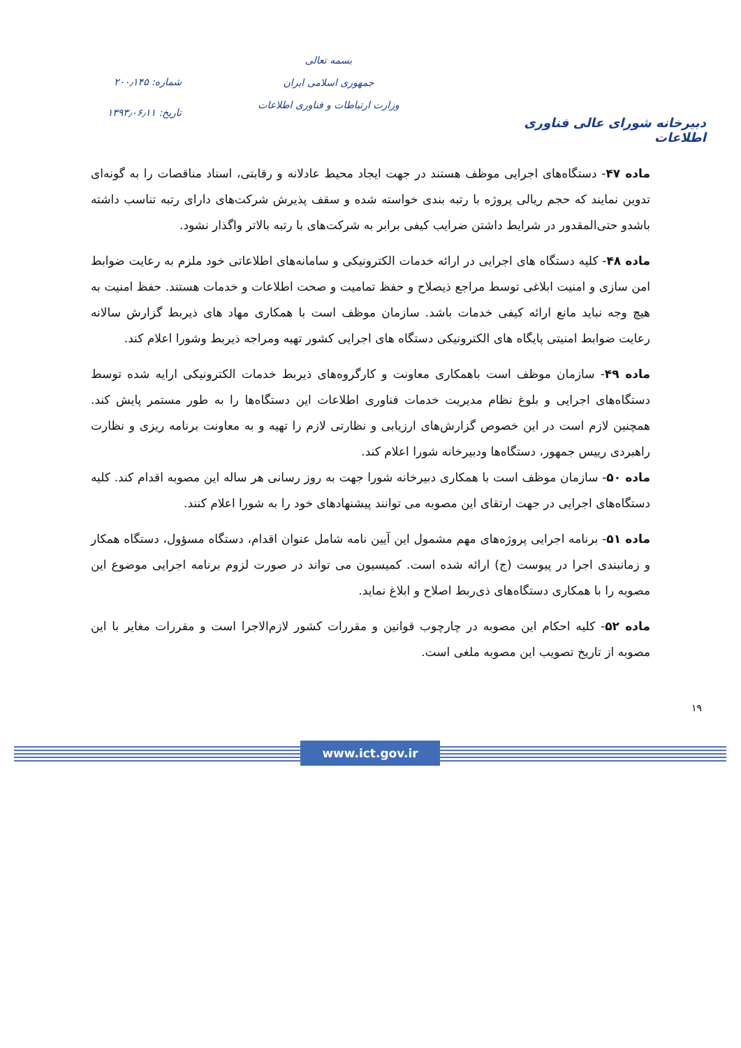دبیرخانه شورای عالی فناوری اطلاعات
بسمه تعالی
جمهوری اسلامی ایران
وزارت ارتباطات و فناوری اطلاعات
شماره: ۲۰۰٫۱۴۵
تاریخ: ۱۳۹۳٫۰۶٫۱۱
ماده ۴۷- دستگاه‌های اجرایی موظف هستند در جهت ایجاد محیط عادلانه و رقابتی، اسناد مناقصات را به گونه‌ای تدوین نمایند که حجم ریالی پروژه با رتبه بندی خواسته شده و سقف پذیرش شرکت‌های دارای رتبه تناسب داشته باشدو حتی‌المقدور در شرایط داشتن ضرایب کیفی برابر به شرکت‌های با رتبه بالاتر واگذار نشود.
ماده ۴۸- کلیه دستگاه های اجرایی در ارائه خدمات الکترونیکی و سامانه‌های اطلاعاتی خود ملزم به رعایت ضوابط امن سازی و امنیت ابلاغی توسط مراجع ذیصلاح و حفظ تمامیت و صحت اطلاعات و خدمات هستند. حفظ امنیت به هیچ وجه نباید مانع ارائه کیفی خدمات باشد. سازمان موظف است با همکاری مهاد های ذیربط گزارش سالانه رعایت ضوابط امنیتی پایگاه های الکترونیکی دستگاه های اجرایی کشور تهیه ومراجه ذیربط وشورا اعلام کند.
ماده ۴۹- سازمان موظف است باهمکاری معاونت و کارگروه‌های ذیربط خدمات الکترونیکی ارایه شده توسط دستگاه‌های اجرایی و بلوغ نظام مدیریت خدمات فناوری اطلاعات این دستگاه‌ها را به طور مستمر پایش کند. همچنین لازم است در این خصوص گزارش‌های ارزیابی و نظارتی لازم را تهیه و به معاونت برنامه ریزی و نظارت راهبردی رییس جمهور، دستگاه‌ها ودبیرخانه شورا اعلام کند.
ماده ۵۰- سازمان موظف است با همکاری دبیرخانه شورا جهت به روز رسانی هر ساله این مصوبه اقدام کند. کلیه دستگاه‌های اجرایی در جهت ارتقای این مصوبه می توانند پیشنهادهای خود را به شورا اعلام کنند.
ماده ۵۱- برنامه اجرایی پروژه‌های مهم مشمول این آیین نامه شامل عنوان اقدام، دستگاه مسؤول، دستگاه همکار و زمانبندی اجرا در پیوست (ج) ارائه شده است. کمیسیون می تواند در صورت لزوم برنامه اجرایی موضوع این مصوبه را با همکاری دستگاه‌های ذی‌ربط اصلاح و ابلاغ نماید.
ماده ۵۲- کلیه احکام این مصوبه در چارچوب قوانین و مقررات کشور لازم‌الاجرا است و مقررات مغایر با این مصوبه از تاریخ تصویب این مصوبه ملغی است.
۱۹
www.ict.gov.ir